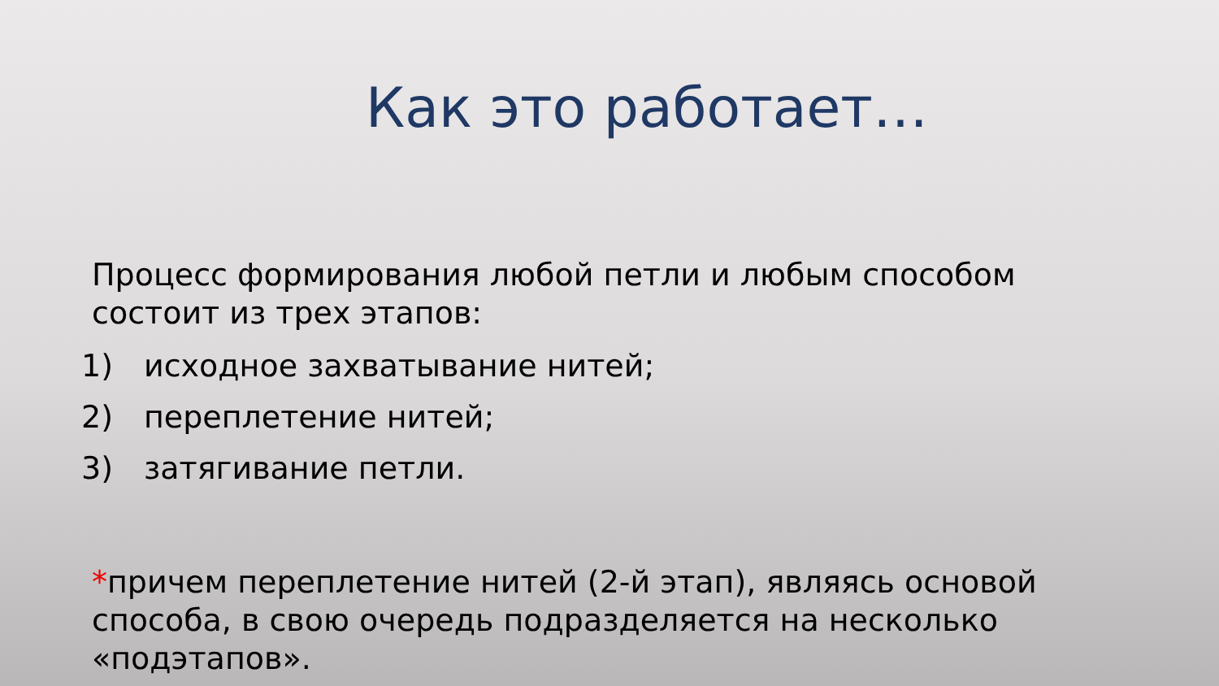Как это работает…
Процесс формирования любой петли и любым способом состоит из трех этапов:
1) исходное захватывание нитей;
2) переплетение нитей;
3) затягивание петли.
*причем переплетение нитей (2-й этап), являясь основой способа, в свою очередь подразделяется на несколько «подэтапов».